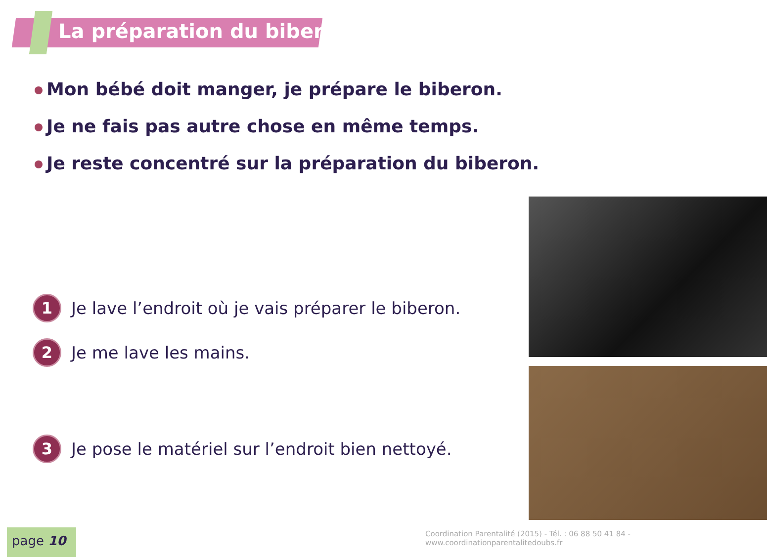La préparation du biberon
Mon bébé doit manger, je prépare le biberon.
Je ne fais pas autre chose en même temps.
Je reste concentré sur la préparation du biberon.
1
Je lave l’endroit où je vais préparer le biberon.
2
Je me lave les mains.
3
Je pose le matériel sur l’endroit bien nettoyé.
Coordination Parentalité (2015) - Tél. : 06 88 50 41 84 - www.coordinationparentalitedoubs.fr
page 10